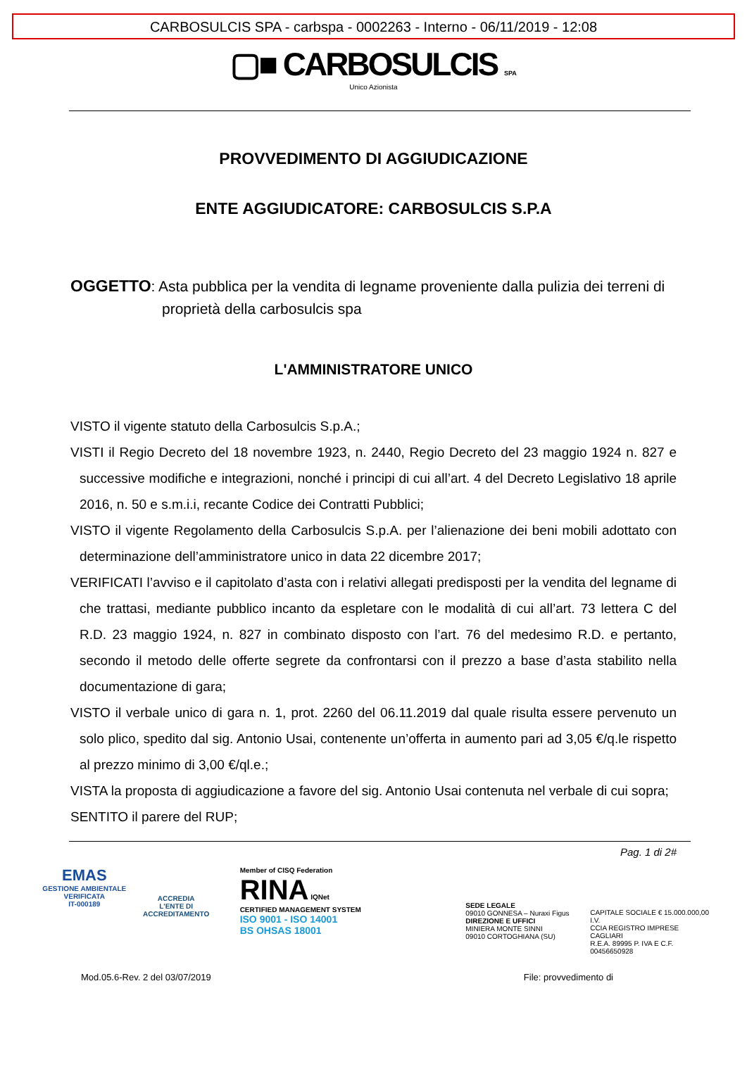CARBOSULCIS SPA - carbspa - 0002263 - Interno - 06/11/2019 - 12:08
▢■ CARBOSULCIS SPA
Unico Azionista
PROVVEDIMENTO DI AGGIUDICAZIONE
ENTE AGGIUDICATORE: CARBOSULCIS S.P.A
OGGETTO: Asta pubblica per la vendita di legname proveniente dalla pulizia dei terreni di proprietà della carbosulcis spa
L'AMMINISTRATORE UNICO
VISTO il vigente statuto della Carbosulcis S.p.A.;
VISTI il Regio Decreto del 18 novembre 1923, n. 2440, Regio Decreto del 23 maggio 1924 n. 827 e successive modifiche e integrazioni, nonché i principi di cui all’art. 4 del Decreto Legislativo 18 aprile 2016, n. 50 e s.m.i.i, recante Codice dei Contratti Pubblici;
VISTO il vigente Regolamento della Carbosulcis S.p.A. per l’alienazione dei beni mobili adottato con determinazione dell’amministratore unico in data 22 dicembre 2017;
VERIFICATI l’avviso e il capitolato d’asta con i relativi allegati predisposti per la vendita del legname di che trattasi, mediante pubblico incanto da espletare con le modalità di cui all’art. 73 lettera C del R.D. 23 maggio 1924, n. 827 in combinato disposto con l’art. 76 del medesimo R.D. e pertanto, secondo il metodo delle offerte segrete da confrontarsi con il prezzo a base d’asta stabilito nella documentazione di gara;
VISTO il verbale unico di gara n. 1, prot. 2260 del 06.11.2019 dal quale risulta essere pervenuto un solo plico, spedito dal sig. Antonio Usai, contenente un’offerta in aumento pari ad 3,05 €/q.le rispetto al prezzo minimo di 3,00 €/ql.e.;
VISTA la proposta di aggiudicazione a favore del sig. Antonio Usai contenuta nel verbale di cui sopra;
SENTITO il parere del RUP;
Pag. 1 di 2#
EMAS
GESTIONE AMBIENTALE VERIFICATA
IT-000189
ACCREDIA
L'ENTE DI ACCREDITAMENTO
Member of CISQ Federation
RINA IQNet
CERTIFIED MANAGEMENT SYSTEM
ISO 9001 - ISO 14001
BS OHSAS 18001
SEDE LEGALE
09010 GONNESA – Nuraxi Figus
DIREZIONE E UFFICI
MINIERA MONTE SINNI
09010 CORTOGHIANA (SU)
CAPITALE SOCIALE € 15.000.000,00 I.V.
CCIA REGISTRO IMPRESE CAGLIARI
R.E.A. 89995 P. IVA E C.F. 00456650928
Mod.05.6-Rev. 2 del 03/07/2019 File: provvedimento di